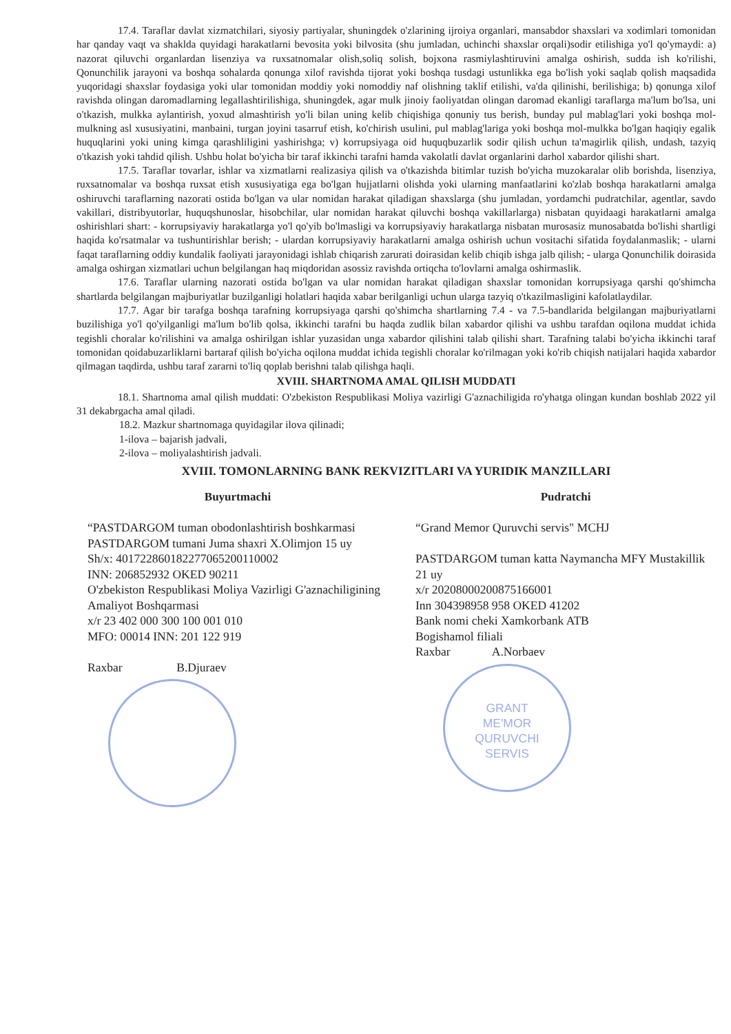17.4. Taraflar davlat xizmatchilari, siyosiy partiyalar, shuningdek o'zlarining ijroiya organlari, mansabdor shaxslari va xodimlari tomonidan har qanday vaqt va shaklda quyidagi harakatlarni bevosita yoki bilvosita (shu jumladan, uchinchi shaxslar orqali)sodir etilishiga yo'l qo'ymaydi: a) nazorat qiluvchi organlardan lisenziya va ruxsatnomalar olish,soliq solish, bojxona rasmiylashtiruvini amalga oshirish, sudda ish ko'rilishi, Qonunchilik jarayoni va boshqa sohalarda qonunga xilof ravishda tijorat yoki boshqa tusdagi ustunlikka ega bo'lish yoki saqlab qolish maqsadida yuqoridagi shaxslar foydasiga yoki ular tomonidan moddiy yoki nomoddiy naf olishning taklif etilishi, va'da qilinishi, berilishiga; b) qonunga xilof ravishda olingan daromadlarning legallashtirilishiga, shuningdek, agar mulk jinoiy faoliyatdan olingan daromad ekanligi taraflarga ma'lum bo'lsa, uni o'tkazish, mulkka aylantirish, yoxud almashtirish yo'li bilan uning kelib chiqishiga qonuniy tus berish, bunday pul mablag'lari yoki boshqa mol-mulkning asl xususiyatini, manbaini, turgan joyini tasarruf etish, ko'chirish usulini, pul mablag'lariga yoki boshqa mol-mulkka bo'lgan haqiqiy egalik huquqlarini yoki uning kimga qarashliligini yashirishga; v) korrupsiyaga oid huquqbuzarlik sodir qilish uchun ta'magirlik qilish, undash, tazyiq o'tkazish yoki tahdid qilish. Ushbu holat bo'yicha bir taraf ikkinchi tarafni hamda vakolatli davlat organlarini darhol xabardor qilishi shart.
17.5. Taraflar tovarlar, ishlar va xizmatlarni realizasiya qilish va o'tkazishda bitimlar tuzish bo'yicha muzokaralar olib borishda, lisenziya, ruxsatnomalar va boshqa ruxsat etish xususiyatiga ega bo'lgan hujjatlarni olishda yoki ularning manfaatlarini ko'zlab boshqa harakatlarni amalga oshiruvchi taraflarning nazorati ostida bo'lgan va ular nomidan harakat qiladigan shaxslarga (shu jumladan, yordamchi pudratchilar, agentlar, savdo vakillari, distribyutorlar, huquqshunoslar, hisobchilar, ular nomidan harakat qiluvchi boshqa vakillarlarga) nisbatan quyidaagi harakatlarni amalga oshirishlari shart: - korrupsiyaviy harakatlarga yo'l qo'yib bo'lmasligi va korrupsiyaviy harakatlarga nisbatan murosasiz munosabatda bo'lishi shartligi haqida ko'rsatmalar va tushuntirishlar berish; - ulardan korrupsiyaviy harakatlarni amalga oshirish uchun vositachi sifatida foydalanmaslik; - ularni faqat taraflarning oddiy kundalik faoliyati jarayonidagi ishlab chiqarish zarurati doirasidan kelib chiqib ishga jalb qilish; - ularga Qonunchilik doirasida amalga oshirgan xizmatlari uchun belgilangan haq miqdoridan asossiz ravishda ortiqcha to'lovlarni amalga oshirmaslik.
17.6. Taraflar ularning nazorati ostida bo'lgan va ular nomidan harakat qiladigan shaxslar tomonidan korrupsiyaga qarshi qo'shimcha shartlarda belgilangan majburiyatlar buzilganligi holatlari haqida xabar berilganligi uchun ularga tazyiq o'tkazilmasligini kafolatlaydilar.
17.7. Agar bir tarafga boshqa tarafning korrupsiyaga qarshi qo'shimcha shartlarning 7.4 - va 7.5-bandlarida belgilangan majburiyatlarni buzilishiga yo'l qo'yilganligi ma'lum bo'lib qolsa, ikkinchi tarafni bu haqda zudlik bilan xabardor qilishi va ushbu tarafdan oqilona muddat ichida tegishli choralar ko'rilishini va amalga oshirilgan ishlar yuzasidan unga xabardor qilishini talab qilishi shart. Tarafning talabi bo'yicha ikkinchi taraf tomonidan qoidabuzarliklarni bartaraf qilish bo'yicha oqilona muddat ichida tegishli choralar ko'rilmagan yoki ko'rib chiqish natijalari haqida xabardor qilmagan taqdirda, ushbu taraf zararni to'liq qoplab berishni talab qilishga haqli.
XVIII. SHARTNOMA AMAL QILISH MUDDATI
18.1. Shartnoma amal qilish muddati: O'zbekiston Respublikasi Moliya vazirligi G'aznachiligida ro'yhatga olingan kundan boshlab 2022 yil 31 dekabrgacha amal qiladi.
18.2. Mazkur shartnomaga quyidagilar ilova qilinadi;
1-ilova – bajarish jadvali,
2-ilova – moliyalashtirish jadvali.
XVIII. TOMONLARNING BANK REKVIZITLARI VA YURIDIK MANZILLARI
Buyurtmachi
“PASTDARGOM tuman obodonlashtirish boshkarmasi
PASTDARGOM tumani Juma shaxri X.Olimjon 15 uy
Sh/x: 401722860182277065200110002
INN: 206852932 OKED 90211
O'zbekiston Respublikasi Moliya Vazirligi G'aznachiligining Amaliyot Boshqarmasi
x/r 23 402 000 300 100 001 010
MFO: 00014 INN: 201 122 919
Raxbar B.Djuraev
Pudratchi
“Grand Memor Quruvchi servis" MCHJ
PASTDARGOM tuman katta Naymancha MFY Mustakillik 21 uy
x/r 20208000200875166001
Inn 304398958 958 OKED 41202
Bank nomi cheki Xamkorbank ATB
Bogishamol filiali
Raxbar A.Norbaev
GRANT
ME'MOR
QURUVCHI
SERVIS